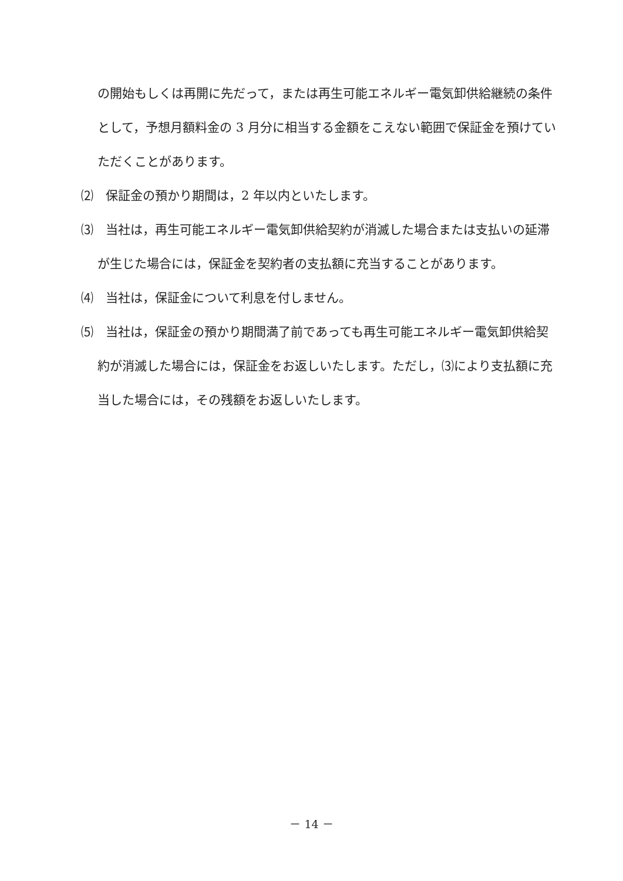の開始もしくは再開に先だって，または再生可能エネルギー電気卸供給継続の条件として，予想月額料金の 3 月分に相当する金額をこえない範囲で保証金を預けていただくことがあります。
⑵　保証金の預かり期間は，2 年以内といたします。
⑶　当社は，再生可能エネルギー電気卸供給契約が消滅した場合または支払いの延滞が生じた場合には，保証金を契約者の支払額に充当することがあります。
⑷　当社は，保証金について利息を付しません。
⑸　当社は，保証金の預かり期間満了前であっても再生可能エネルギー電気卸供給契約が消滅した場合には，保証金をお返しいたします。ただし，⑶により支払額に充当した場合には，その残額をお返しいたします。
－ 14 －